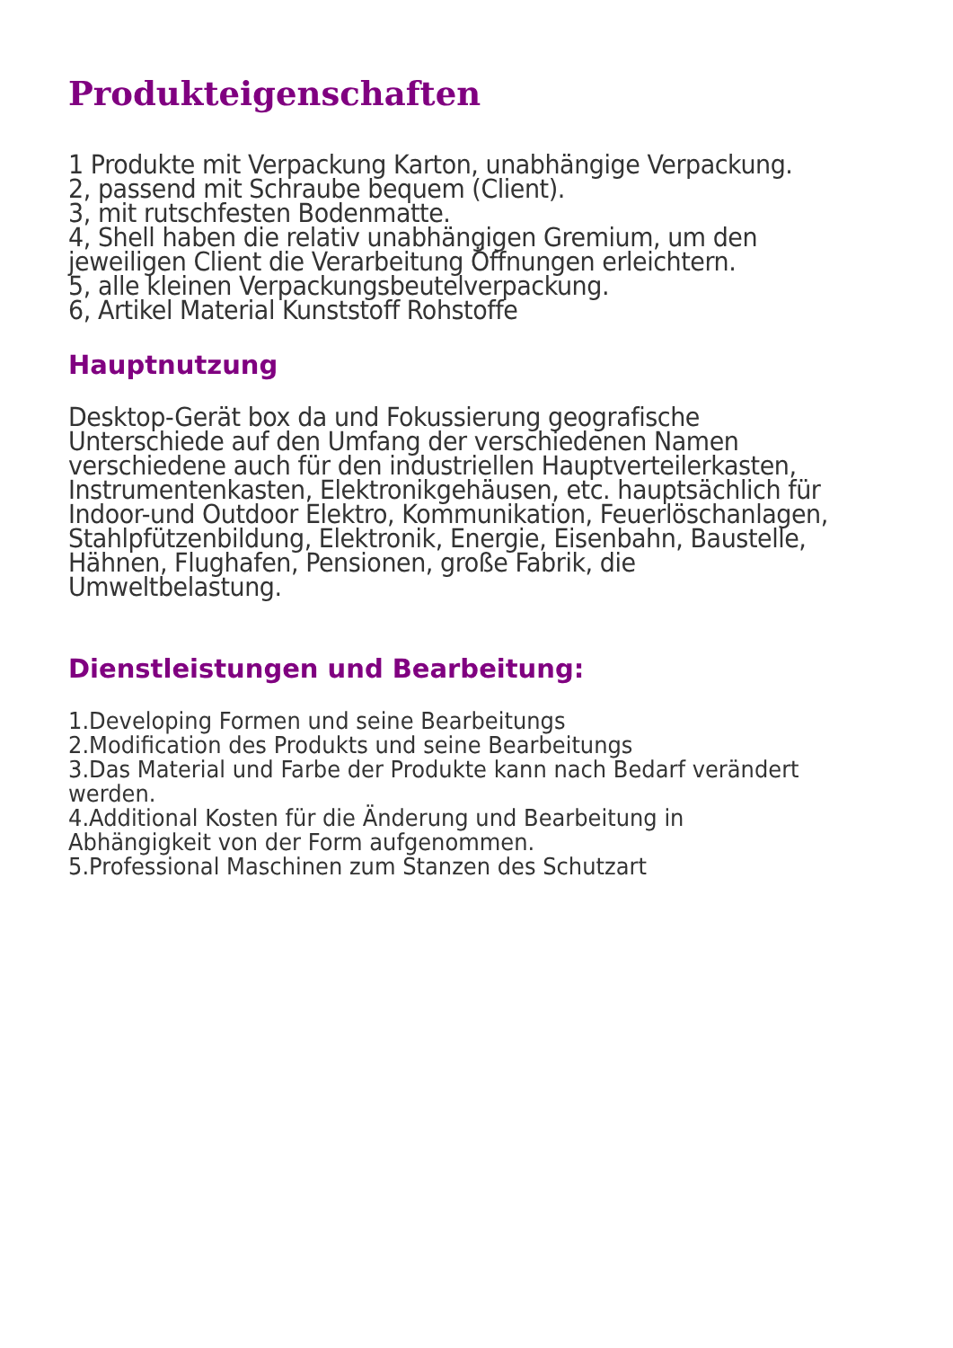Produkteigenschaften
1 Produkte mit Verpackung Karton, unabhängige Verpackung.
2, passend mit Schraube bequem (Client).
3, mit rutschfesten Bodenmatte.
4, Shell haben die relativ unabhängigen Gremium, um den jeweiligen Client die Verarbeitung Öffnungen erleichtern.
5, alle kleinen Verpackungsbeutelverpackung.
6, Artikel Material Kunststoff Rohstoffe
Hauptnutzung
Desktop-Gerät box da und Fokussierung geografische Unterschiede auf den Umfang der verschiedenen Namen verschiedene auch für den industriellen Hauptverteilerkasten, Instrumentenkasten, Elektronikgehäusen, etc. hauptsächlich für Indoor-und Outdoor Elektro, Kommunikation, Feuerlöschanlagen, Stahlpfützenbildung, Elektronik, Energie, Eisenbahn, Baustelle, Hähnen, Flughafen, Pensionen, große Fabrik, die Umweltbelastung.
Dienstleistungen und Bearbeitung:
1.Developing Formen und seine Bearbeitungs
2.Modification des Produkts und seine Bearbeitungs
3.Das Material und Farbe der Produkte kann nach Bedarf verändert werden.
4.Additional Kosten für die Änderung und Bearbeitung in Abhängigkeit von der Form aufgenommen.
5.Professional Maschinen zum Stanzen des Schutzart